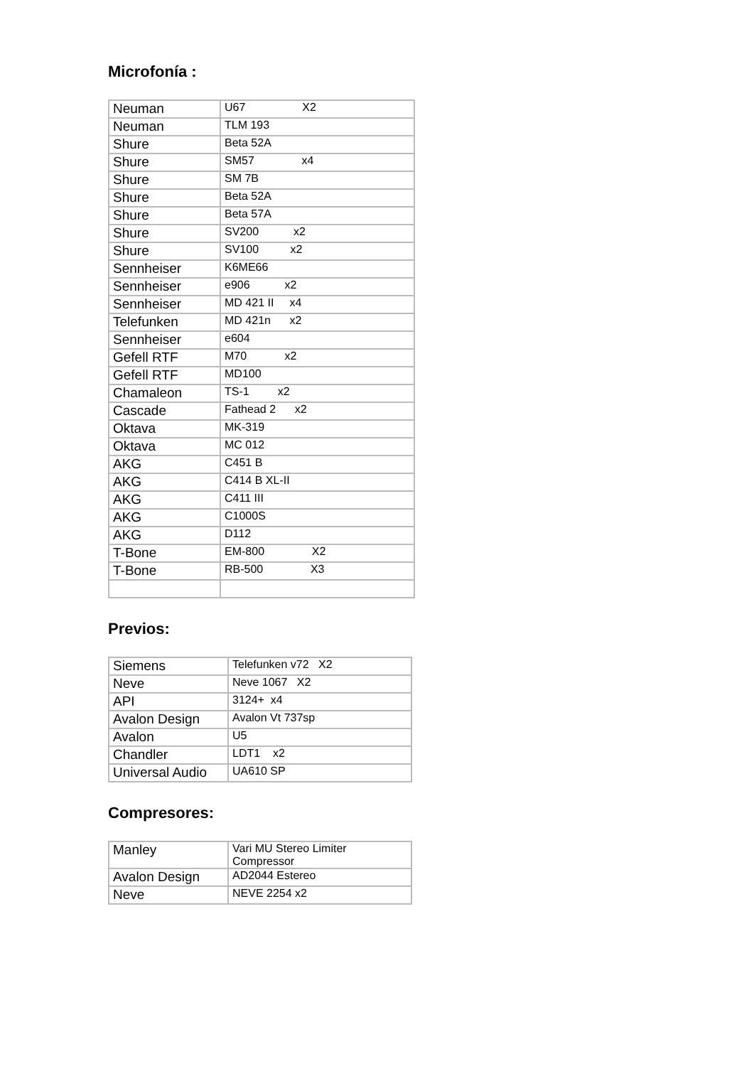Microfonía :
| Neuman | U67 X2 |
| Neuman | TLM 193 |
| Shure | Beta 52A |
| Shure | SM57 x4 |
| Shure | SM 7B |
| Shure | Beta 52A |
| Shure | Beta 57A |
| Shure | SV200 x2 |
| Shure | SV100 x2 |
| Sennheiser | K6ME66 |
| Sennheiser | e906 x2 |
| Sennheiser | MD 421 II x4 |
| Telefunken | MD 421n x2 |
| Sennheiser | e604 |
| Gefell RTF | M70 x2 |
| Gefell RTF | MD100 |
| Chamaleon | TS-1 x2 |
| Cascade | Fathead 2 x2 |
| Oktava | MK-319 |
| Oktava | MC 012 |
| AKG | C451 B |
| AKG | C414 B XL-II |
| AKG | C411 III |
| AKG | C1000S |
| AKG | D112 |
| T-Bone | EM-800 X2 |
| T-Bone | RB-500 X3 |
Previos:
| Siemens | Telefunken v72 X2 |
| Neve | Neve 1067 X2 |
| API | 3124+ x4 |
| Avalon Design | Avalon Vt 737sp |
| Avalon | U5 |
| Chandler | LDT1 x2 |
| Universal Audio | UA610 SP |
Compresores:
| Manley | Vari MU Stereo Limiter Compressor |
| Avalon Design | AD2044 Estereo |
| Neve | NEVE 2254 x2 |